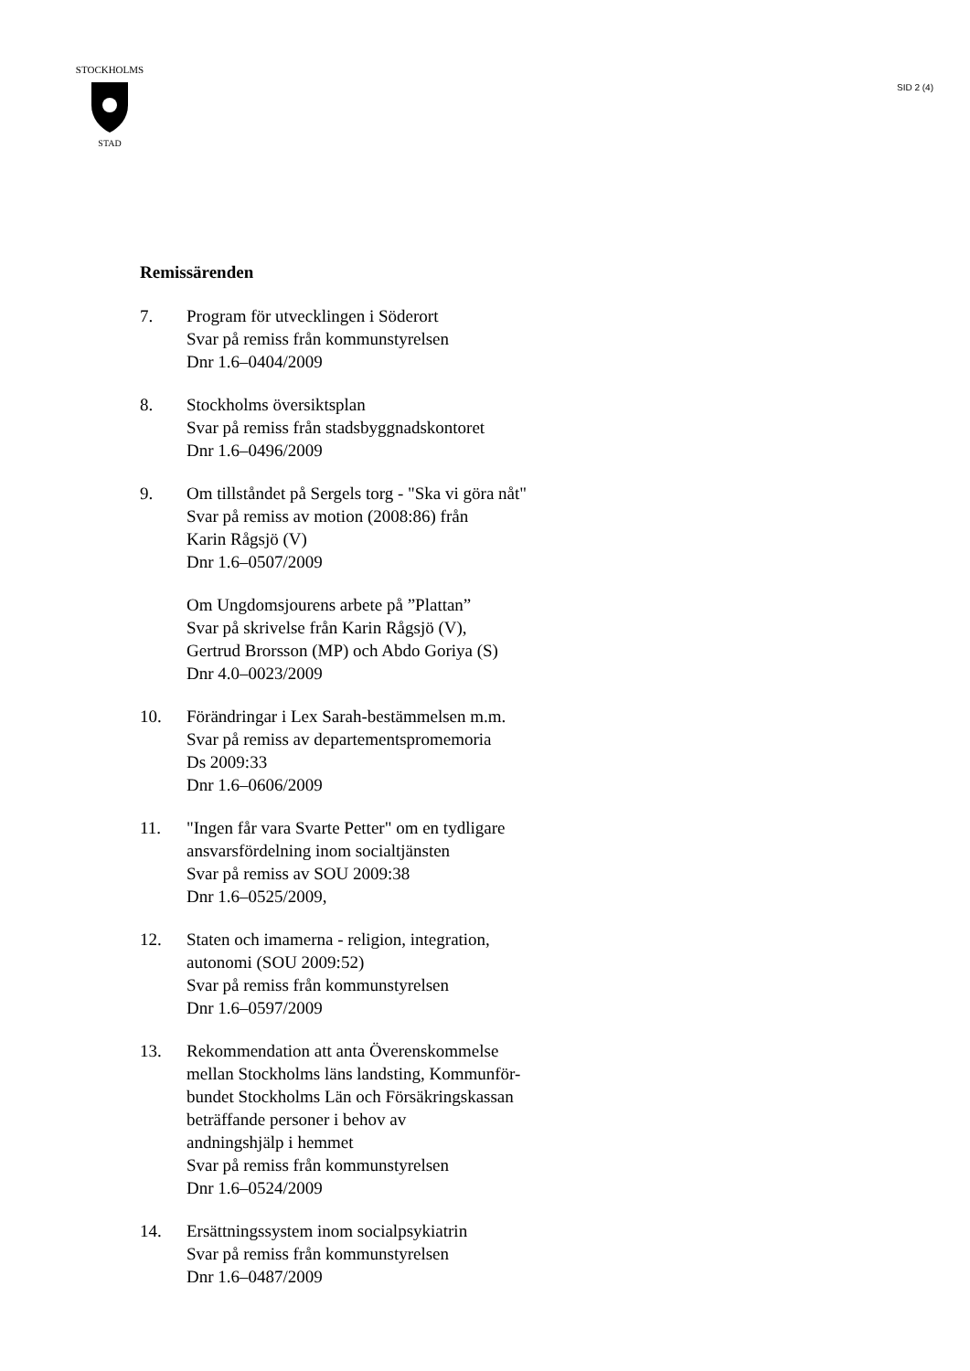STOCKHOLMS
STAD
SID 2 (4)
Remissärenden
7. Program för utvecklingen i Söderort
Svar på remiss från kommunstyrelsen
Dnr 1.6–0404/2009
8. Stockholms översiktsplan
Svar på remiss från stadsbyggnadskontoret
Dnr 1.6–0496/2009
9. Om tillståndet på Sergels torg - "Ska vi göra nåt"
Svar på remiss av motion (2008:86) från
Karin Rågsjö (V)
Dnr 1.6–0507/2009
Om Ungdomsjourens arbete på ”Plattan”
Svar på skrivelse från Karin Rågsjö (V),
Gertrud Brorsson (MP) och Abdo Goriya (S)
Dnr 4.0–0023/2009
10. Förändringar i Lex Sarah-bestämmelsen m.m.
Svar på remiss av departementspromemoria
Ds 2009:33
Dnr 1.6–0606/2009
11. "Ingen får vara Svarte Petter" om en tydligare
ansvarsfördelning inom socialtjänsten
Svar på remiss av SOU 2009:38
Dnr 1.6–0525/2009,
12. Staten och imamerna - religion, integration,
autonomi (SOU 2009:52)
Svar på remiss från kommunstyrelsen
Dnr 1.6–0597/2009
13. Rekommendation att anta Överenskommelse
mellan Stockholms läns landsting, Kommunför-
bundet Stockholms Län och Försäkringskassan
beträffande personer i behov av
andningshjälp i hemmet
Svar på remiss från kommunstyrelsen
Dnr 1.6–0524/2009
14. Ersättningssystem inom socialpsykiatrin
Svar på remiss från kommunstyrelsen
Dnr 1.6–0487/2009